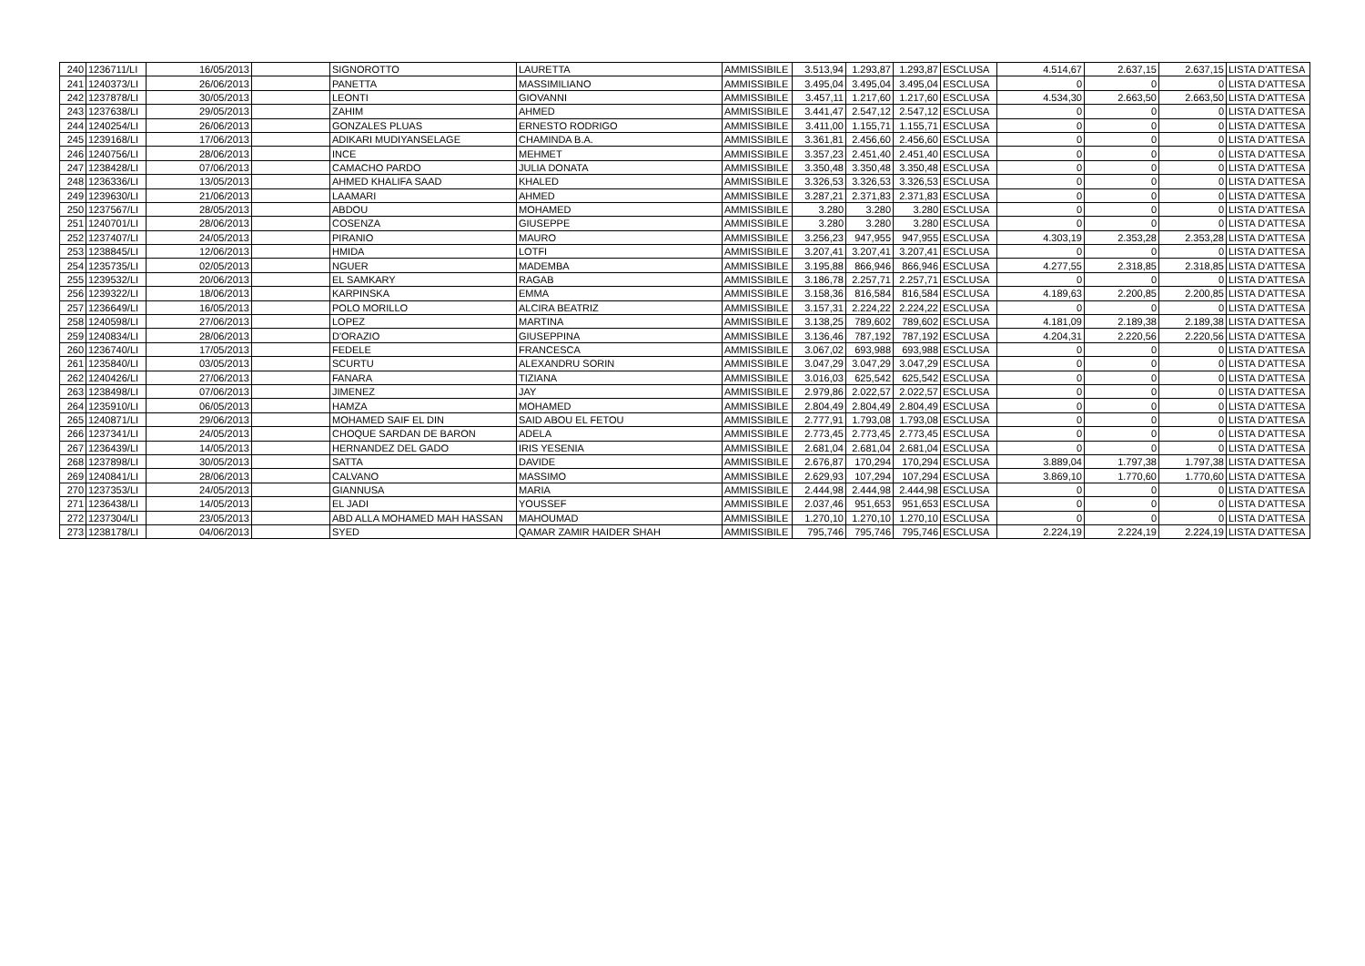| 240 | 1236711/LI | 16/05/2013 | | SIGNOROTTO | LAURETTA | AMMISSIBILE | 3.513,94 | 1.293,87 | 1.293,87 | ESCLUSA | 4.514,67 | 2.637,15 | 2.637,15 | LISTA D'ATTESA |
| 241 | 1240373/LI | 26/06/2013 | | PANETTA | MASSIMILIANO | AMMISSIBILE | 3.495,04 | 3.495,04 | 3.495,04 | ESCLUSA | 0 | 0 | 0 | LISTA D'ATTESA |
| 242 | 1237878/LI | 30/05/2013 | | LEONTI | GIOVANNI | AMMISSIBILE | 3.457,11 | 1.217,60 | 1.217,60 | ESCLUSA | 4.534,30 | 2.663,50 | 2.663,50 | LISTA D'ATTESA |
| 243 | 1237638/LI | 29/05/2013 | | ZAHIM | AHMED | AMMISSIBILE | 3.441,47 | 2.547,12 | 2.547,12 | ESCLUSA | 0 | 0 | 0 | LISTA D'ATTESA |
| 244 | 1240254/LI | 26/06/2013 | | GONZALES PLUAS | ERNESTO RODRIGO | AMMISSIBILE | 3.411,00 | 1.155,71 | 1.155,71 | ESCLUSA | 0 | 0 | 0 | LISTA D'ATTESA |
| 245 | 1239168/LI | 17/06/2013 | | ADIKARI MUDIYANSELAGE | CHAMINDA B.A. | AMMISSIBILE | 3.361,81 | 2.456,60 | 2.456,60 | ESCLUSA | 0 | 0 | 0 | LISTA D'ATTESA |
| 246 | 1240756/LI | 28/06/2013 | | INCE | MEHMET | AMMISSIBILE | 3.357,23 | 2.451,40 | 2.451,40 | ESCLUSA | 0 | 0 | 0 | LISTA D'ATTESA |
| 247 | 1238428/LI | 07/06/2013 | | CAMACHO PARDO | JULIA DONATA | AMMISSIBILE | 3.350,48 | 3.350,48 | 3.350,48 | ESCLUSA | 0 | 0 | 0 | LISTA D'ATTESA |
| 248 | 1236336/LI | 13/05/2013 | | AHMED KHALIFA SAAD | KHALED | AMMISSIBILE | 3.326,53 | 3.326,53 | 3.326,53 | ESCLUSA | 0 | 0 | 0 | LISTA D'ATTESA |
| 249 | 1239630/LI | 21/06/2013 | | LAAMARI | AHMED | AMMISSIBILE | 3.287,21 | 2.371,83 | 2.371,83 | ESCLUSA | 0 | 0 | 0 | LISTA D'ATTESA |
| 250 | 1237567/LI | 28/05/2013 | | ABDOU | MOHAMED | AMMISSIBILE | 3.280 | 3.280 | 3.280 | ESCLUSA | 0 | 0 | 0 | LISTA D'ATTESA |
| 251 | 1240701/LI | 28/06/2013 | | COSENZA | GIUSEPPE | AMMISSIBILE | 3.280 | 3.280 | 3.280 | ESCLUSA | 0 | 0 | 0 | LISTA D'ATTESA |
| 252 | 1237407/LI | 24/05/2013 | | PIRANIO | MAURO | AMMISSIBILE | 3.256,23 | 947,955 | 947,955 | ESCLUSA | 4.303,19 | 2.353,28 | 2.353,28 | LISTA D'ATTESA |
| 253 | 1238845/LI | 12/06/2013 | | HMIDA | LOTFI | AMMISSIBILE | 3.207,41 | 3.207,41 | 3.207,41 | ESCLUSA | 0 | 0 | 0 | LISTA D'ATTESA |
| 254 | 1235735/LI | 02/05/2013 | | NGUER | MADEMBA | AMMISSIBILE | 3.195,88 | 866,946 | 866,946 | ESCLUSA | 4.277,55 | 2.318,85 | 2.318,85 | LISTA D'ATTESA |
| 255 | 1239532/LI | 20/06/2013 | | EL SAMKARY | RAGAB | AMMISSIBILE | 3.186,78 | 2.257,71 | 2.257,71 | ESCLUSA | 0 | 0 | 0 | LISTA D'ATTESA |
| 256 | 1239322/LI | 18/06/2013 | | KARPINSKA | EMMA | AMMISSIBILE | 3.158,36 | 816,584 | 816,584 | ESCLUSA | 4.189,63 | 2.200,85 | 2.200,85 | LISTA D'ATTESA |
| 257 | 1236649/LI | 16/05/2013 | | POLO MORILLO | ALCIRA BEATRIZ | AMMISSIBILE | 3.157,31 | 2.224,22 | 2.224,22 | ESCLUSA | 0 | 0 | 0 | LISTA D'ATTESA |
| 258 | 1240598/LI | 27/06/2013 | | LOPEZ | MARTINA | AMMISSIBILE | 3.138,25 | 789,602 | 789,602 | ESCLUSA | 4.181,09 | 2.189,38 | 2.189,38 | LISTA D'ATTESA |
| 259 | 1240834/LI | 28/06/2013 | | D'ORAZIO | GIUSEPPINA | AMMISSIBILE | 3.136,46 | 787,192 | 787,192 | ESCLUSA | 4.204,31 | 2.220,56 | 2.220,56 | LISTA D'ATTESA |
| 260 | 1236740/LI | 17/05/2013 | | FEDELE | FRANCESCA | AMMISSIBILE | 3.067,02 | 693,988 | 693,988 | ESCLUSA | 0 | 0 | 0 | LISTA D'ATTESA |
| 261 | 1235840/LI | 03/05/2013 | | SCURTU | ALEXANDRU SORIN | AMMISSIBILE | 3.047,29 | 3.047,29 | 3.047,29 | ESCLUSA | 0 | 0 | 0 | LISTA D'ATTESA |
| 262 | 1240426/LI | 27/06/2013 | | FANARA | TIZIANA | AMMISSIBILE | 3.016,03 | 625,542 | 625,542 | ESCLUSA | 0 | 0 | 0 | LISTA D'ATTESA |
| 263 | 1238498/LI | 07/06/2013 | | JIMENEZ | JAY | AMMISSIBILE | 2.979,86 | 2.022,57 | 2.022,57 | ESCLUSA | 0 | 0 | 0 | LISTA D'ATTESA |
| 264 | 1235910/LI | 06/05/2013 | | HAMZA | MOHAMED | AMMISSIBILE | 2.804,49 | 2.804,49 | 2.804,49 | ESCLUSA | 0 | 0 | 0 | LISTA D'ATTESA |
| 265 | 1240871/LI | 29/06/2013 | | MOHAMED SAIF EL DIN | SAID ABOU EL FETOU | AMMISSIBILE | 2.777,91 | 1.793,08 | 1.793,08 | ESCLUSA | 0 | 0 | 0 | LISTA D'ATTESA |
| 266 | 1237341/LI | 24/05/2013 | | CHOQUE SARDAN DE BARON | ADELA | AMMISSIBILE | 2.773,45 | 2.773,45 | 2.773,45 | ESCLUSA | 0 | 0 | 0 | LISTA D'ATTESA |
| 267 | 1236439/LI | 14/05/2013 | | HERNANDEZ DEL GADO | IRIS YESENIA | AMMISSIBILE | 2.681,04 | 2.681,04 | 2.681,04 | ESCLUSA | 0 | 0 | 0 | LISTA D'ATTESA |
| 268 | 1237898/LI | 30/05/2013 | | SATTA | DAVIDE | AMMISSIBILE | 2.676,87 | 170,294 | 170,294 | ESCLUSA | 3.889,04 | 1.797,38 | 1.797,38 | LISTA D'ATTESA |
| 269 | 1240841/LI | 28/06/2013 | | CALVANO | MASSIMO | AMMISSIBILE | 2.629,93 | 107,294 | 107,294 | ESCLUSA | 3.869,10 | 1.770,60 | 1.770,60 | LISTA D'ATTESA |
| 270 | 1237353/LI | 24/05/2013 | | GIANNUSA | MARIA | AMMISSIBILE | 2.444,98 | 2.444,98 | 2.444,98 | ESCLUSA | 0 | 0 | 0 | LISTA D'ATTESA |
| 271 | 1236438/LI | 14/05/2013 | | EL JADI | YOUSSEF | AMMISSIBILE | 2.037,46 | 951,653 | 951,653 | ESCLUSA | 0 | 0 | 0 | LISTA D'ATTESA |
| 272 | 1237304/LI | 23/05/2013 | | ABD ALLA MOHAMED MAH HASSAN | MAHOUMAD | AMMISSIBILE | 1.270,10 | 1.270,10 | 1.270,10 | ESCLUSA | 0 | 0 | 0 | LISTA D'ATTESA |
| 273 | 1238178/LI | 04/06/2013 | | SYED | QAMAR ZAMIR HAIDER SHAH | AMMISSIBILE | 795,746 | 795,746 | 795,746 | ESCLUSA | 2.224,19 | 2.224,19 | 2.224,19 | LISTA D'ATTESA |